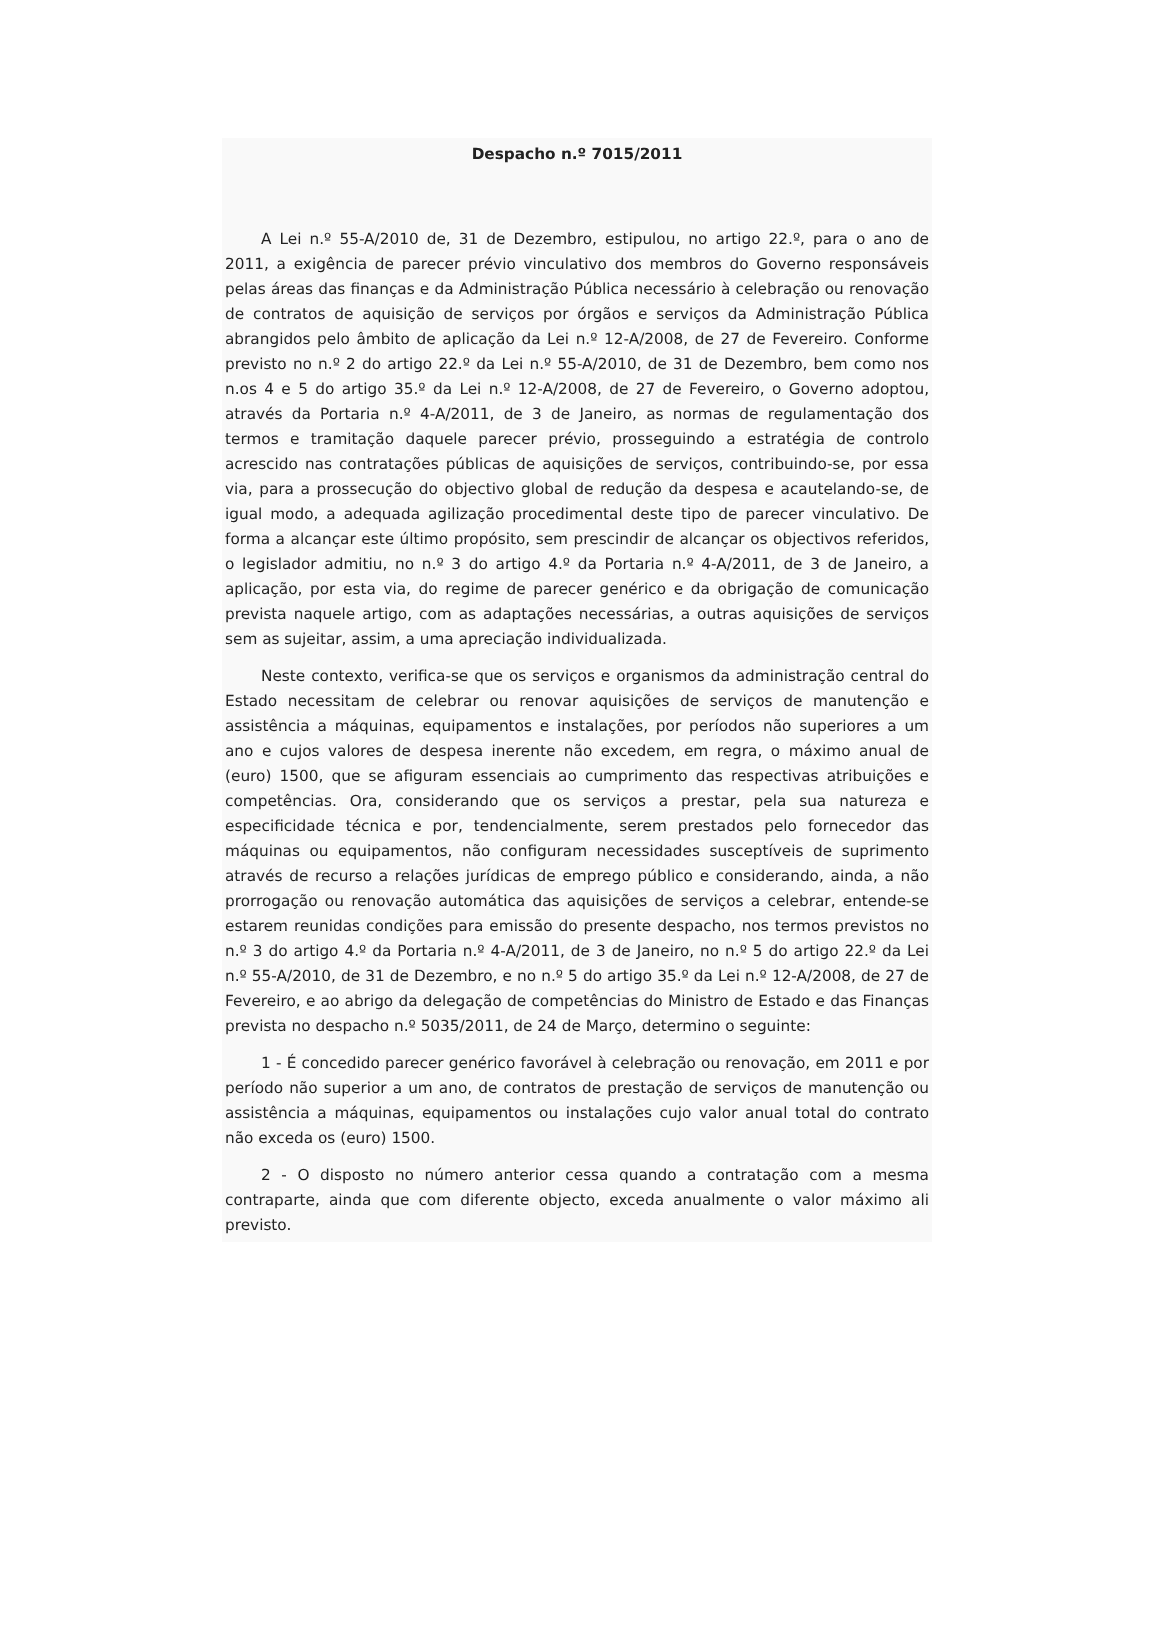Despacho n.º 7015/2011
A Lei n.º 55-A/2010 de, 31 de Dezembro, estipulou, no artigo 22.º, para o ano de 2011, a exigência de parecer prévio vinculativo dos membros do Governo responsáveis pelas áreas das finanças e da Administração Pública necessário à celebração ou renovação de contratos de aquisição de serviços por órgãos e serviços da Administração Pública abrangidos pelo âmbito de aplicação da Lei n.º 12-A/2008, de 27 de Fevereiro. Conforme previsto no n.º 2 do artigo 22.º da Lei n.º 55-A/2010, de 31 de Dezembro, bem como nos n.os 4 e 5 do artigo 35.º da Lei n.º 12-A/2008, de 27 de Fevereiro, o Governo adoptou, através da Portaria n.º 4-A/2011, de 3 de Janeiro, as normas de regulamentação dos termos e tramitação daquele parecer prévio, prosseguindo a estratégia de controlo acrescido nas contratações públicas de aquisições de serviços, contribuindo-se, por essa via, para a prossecução do objectivo global de redução da despesa e acautelando-se, de igual modo, a adequada agilização procedimental deste tipo de parecer vinculativo. De forma a alcançar este último propósito, sem prescindir de alcançar os objectivos referidos, o legislador admitiu, no n.º 3 do artigo 4.º da Portaria n.º 4-A/2011, de 3 de Janeiro, a aplicação, por esta via, do regime de parecer genérico e da obrigação de comunicação prevista naquele artigo, com as adaptações necessárias, a outras aquisições de serviços sem as sujeitar, assim, a uma apreciação individualizada.
Neste contexto, verifica-se que os serviços e organismos da administração central do Estado necessitam de celebrar ou renovar aquisições de serviços de manutenção e assistência a máquinas, equipamentos e instalações, por períodos não superiores a um ano e cujos valores de despesa inerente não excedem, em regra, o máximo anual de (euro) 1500, que se afiguram essenciais ao cumprimento das respectivas atribuições e competências. Ora, considerando que os serviços a prestar, pela sua natureza e especificidade técnica e por, tendencialmente, serem prestados pelo fornecedor das máquinas ou equipamentos, não configuram necessidades susceptíveis de suprimento através de recurso a relações jurídicas de emprego público e considerando, ainda, a não prorrogação ou renovação automática das aquisições de serviços a celebrar, entende-se estarem reunidas condições para emissão do presente despacho, nos termos previstos no n.º 3 do artigo 4.º da Portaria n.º 4-A/2011, de 3 de Janeiro, no n.º 5 do artigo 22.º da Lei n.º 55-A/2010, de 31 de Dezembro, e no n.º 5 do artigo 35.º da Lei n.º 12-A/2008, de 27 de Fevereiro, e ao abrigo da delegação de competências do Ministro de Estado e das Finanças prevista no despacho n.º 5035/2011, de 24 de Março, determino o seguinte:
1 - É concedido parecer genérico favorável à celebração ou renovação, em 2011 e por período não superior a um ano, de contratos de prestação de serviços de manutenção ou assistência a máquinas, equipamentos ou instalações cujo valor anual total do contrato não exceda os (euro) 1500.
2 - O disposto no número anterior cessa quando a contratação com a mesma contraparte, ainda que com diferente objecto, exceda anualmente o valor máximo ali previsto.